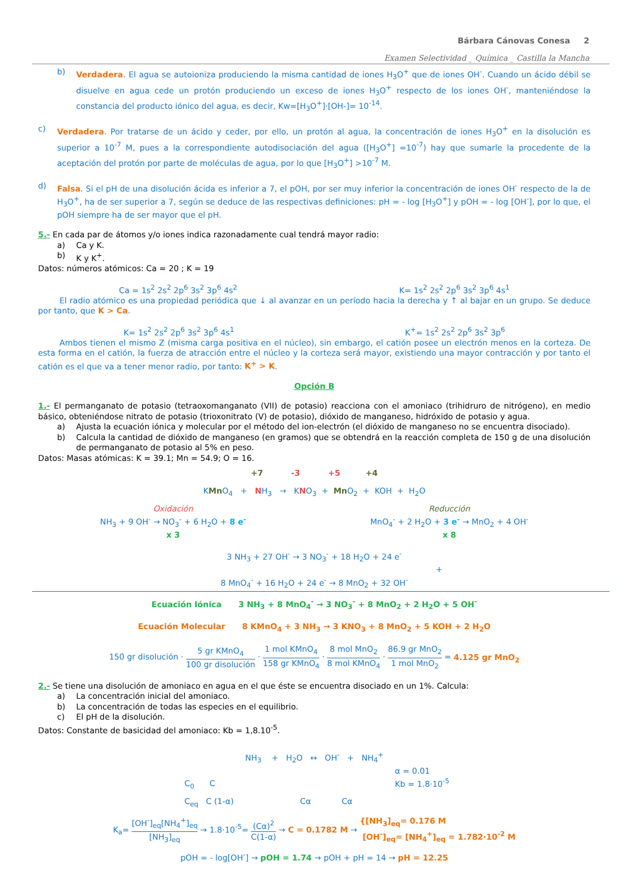Bárbara Cánovas Conesa 2
Examen Selectividad _ Química _ Castilla la Mancha
b) Verdadera. El agua se autoioniza produciendo la misma cantidad de iones H<sub>3</sub>O<sup>+</sup> que de iones OH<sup>-</sup>. Cuando un ácido débil se disuelve en agua cede un protón produciendo un exceso de iones H<sub>3</sub>O<sup>+</sup> respecto de los iones OH<sup>-</sup>, manteniéndose la constancia del producto iónico del agua, es decir, Kw=[H<sub>3</sub>O<sup>+</sup>]·[OH-]= 10<sup>-14</sup>.
c) Verdadera. Por tratarse de un ácido y ceder, por ello, un protón al agua, la concentración de iones H<sub>3</sub>O<sup>+</sup> en la disolución es superior a 10<sup>-7</sup> M, pues a la correspondiente autodisociación del agua ([H<sub>3</sub>O<sup>+</sup>] =10<sup>-7</sup>) hay que sumarle la procedente de la aceptación del protón por parte de moléculas de agua, por lo que [H<sub>3</sub>O<sup>+</sup>] >10<sup>-7</sup> M.
d) Falsa. Si el pH de una disolución ácida es inferior a 7, el pOH, por ser muy inferior la concentración de iones OH<sup>-</sup> respecto de la de H<sub>3</sub>O<sup>+</sup>, ha de ser superior a 7, según se deduce de las respectivas definiciones: pH = - log [H<sub>3</sub>O<sup>+</sup>] y pOH = - log [OH<sup>-</sup>], por lo que, el pOH siempre ha de ser mayor que el pH.
5.- En cada par de átomos y/o iones indica razonadamente cual tendrá mayor radio:
a) Ca y K.
b) K y K<sup>+</sup>.
Datos: números atómicos: Ca = 20 ; K = 19
Ca = 1s<sup>2</sup> 2s<sup>2</sup> 2p<sup>6</sup> 3s<sup>2</sup> 3p<sup>6</sup> 4s<sup>2</sup> K= 1s<sup>2</sup> 2s<sup>2</sup> 2p<sup>6</sup> 3s<sup>2</sup> 3p<sup>6</sup> 4s<sup>1</sup>
El radio atómico es una propiedad periódica que ↓ al avanzar en un período hacia la derecha y ↑ al bajar en un grupo. Se deduce por tanto, que K > Ca.
K= 1s<sup>2</sup> 2s<sup>2</sup> 2p<sup>6</sup> 3s<sup>2</sup> 3p<sup>6</sup> 4s<sup>1</sup> K<sup>+</sup>= 1s<sup>2</sup> 2s<sup>2</sup> 2p<sup>6</sup> 3s<sup>2</sup> 3p<sup>6</sup>
Ambos tienen el mismo Z (misma carga positiva en el núcleo), sin embargo, el catión posee un electrón menos en la corteza. De esta forma en el catión, la fuerza de atracción entre el núcleo y la corteza será mayor, existiendo una mayor contracción y por tanto el catión es el que va a tener menor radio, por tanto: K<sup>+</sup> > K.
Opción B
1.- El permanganato de potasio (tetraoxomanganato (VII) de potasio) reacciona con el amoniaco (trihidruro de nitrógeno), en medio básico, obteniéndose nitrato de potasio (trioxonitrato (V) de potasio), dióxido de manganeso, hidróxido de potasio y agua.
a) Ajusta la ecuación iónica y molecular por el método del ion-electrón (el dióxido de manganeso no se encuentra disociado).
b) Calcula la cantidad de dióxido de manganeso (en gramos) que se obtendrá en la reacción completa de 150 g de una disolución de permanganato de potasio al 5% en peso.
Datos: Masas atómicas: K = 39.1; Mn = 54.9; O = 16.
+7 -3 +5 +4
KMn O<sub>4</sub> + NH<sub>3</sub> → KNO<sub>3</sub> + Mn O<sub>2</sub> + KOH + H<sub>2</sub>O
Oxidación
NH<sub>3</sub> + 9 OH<sup>-</sup> → NO<sub>3</sub><sup>-</sup> + 6 H<sub>2</sub>O + 8 e<sup>-</sup>
x 3
Reducción
MnO<sub>4</sub><sup>-</sup> + 2 H<sub>2</sub>O + 3 e<sup>-</sup> → MnO<sub>2</sub> + 4 OH<sup>-</sup>
x 8
3 NH<sub>3</sub> + 27 OH<sup>-</sup> → 3 NO<sub>3</sub><sup>-</sup> + 18 H<sub>2</sub>O + 24 e<sup>-</sup>
+
8 MnO<sub>4</sub><sup>-</sup> + 16 H<sub>2</sub>O + 24 e<sup>-</sup> → 8 MnO<sub>2</sub> + 32 OH<sup>-</sup>
Ecuación Iónica 3 NH<sub>3</sub> + 8 MnO<sub>4</sub><sup>-</sup> → 3 NO<sub>3</sub><sup>-</sup> + 8 MnO<sub>2</sub> + 2 H<sub>2</sub>O + 5 OH<sup>-</sup>
Ecuación Molecular 8 KMnO<sub>4</sub> + 3 NH<sub>3</sub> → 3 KNO<sub>3</sub> + 8 MnO<sub>2</sub> + 5 KOH + 2 H<sub>2</sub>O
150 gr disolución · 5 gr KMnO<sub>4</sub> 100 gr disolución · 1 mol KMnO<sub>4</sub> 158 gr KMnO<sub>4</sub> · 8 mol MnO<sub>2</sub> 8 mol KMnO<sub>4</sub> · 86.9 gr MnO<sub>2</sub> 1 mol MnO<sub>2</sub> = 4.125 gr MnO<sub>2</sub>
2.- Se tiene una disolución de amoniaco en agua en el que éste se encuentra disociado en un 1%. Calcula:
a) La concentración inicial del amoniaco.
b) La concentración de todas las especies en el equilibrio.
c) El pH de la disolución.
Datos: Constante de basicidad del amoniaco: Kb = 1,8.10<sup>-5</sup>.
NH<sub>3</sub> + H<sub>2</sub>O ↔ OH<sup>-</sup> + NH<sub>4</sub><sup>+</sup>
α = 0.01
Kb = 1.8·10<sup>-5</sup>
C<sub>0</sub> C
C<sub>eq</sub> C (1-α) Cα Cα
K<sub>a</sub>= [OH<sup>-</sup>]<sub>eq</sub>[NH<sub>4</sub><sup>+</sup>]<sub>eq</sub> [NH<sub>3</sub>]<sub>eq</sub> → 1.8·10<sup>-5</sup>= (Cα)<sup>2</sup> C(1-α) → C = 0.1782 M → {[NH<sub>3</sub>]<sub>eq</sub>= 0.176 M
[OH<sup>-</sup>]<sub>eq</sub>= [NH<sub>4</sub><sup>+</sup>]<sub>eq</sub> = 1.782·10<sup>-2</sup> M
pOH = - log[OH<sup>-</sup>] → pOH = 1.74 → pOH + pH = 14 → pH = 12.25